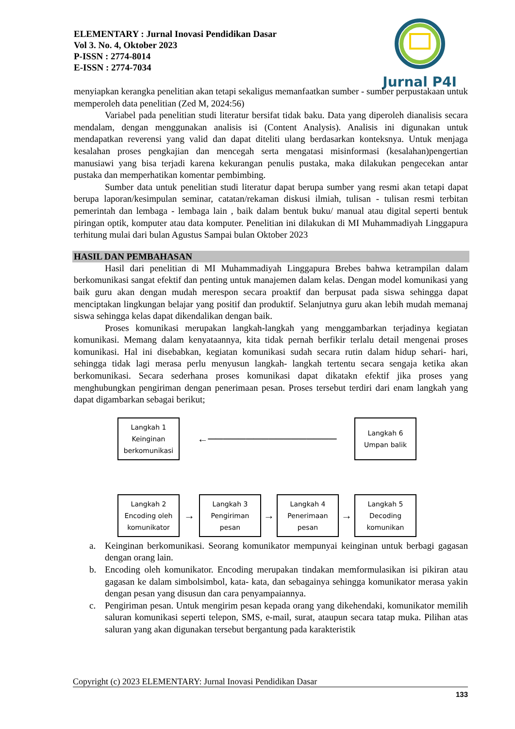Jurnal P4I
ELEMENTARY : Jurnal Inovasi Pendidikan Dasar
Vol 3. No. 4, Oktober 2023
P-ISSN : 2774-8014
E-ISSN : 2774-7034
menyiapkan kerangka penelitian akan tetapi sekaligus memanfaatkan sumber - sumber perpustakaan untuk memperoleh data penelitian (Zed M, 2024:56)
Variabel pada penelitian studi literatur bersifat tidak baku. Data yang diperoleh dianalisis secara mendalam, dengan menggunakan analisis isi (Content Analysis). Analisis ini digunakan untuk mendapatkan reverensi yang valid dan dapat diteliti ulang berdasarkan konteksnya. Untuk menjaga kesalahan proses pengkajian dan mencegah serta mengatasi misinformasi (kesalahan)pengertian manusiawi yang bisa terjadi karena kekurangan penulis pustaka, maka dilakukan pengecekan antar pustaka dan memperhatikan komentar pembimbing.
Sumber data untuk penelitian studi literatur dapat berupa sumber yang resmi akan tetapi dapat berupa laporan/kesimpulan seminar, catatan/rekaman diskusi ilmiah, tulisan - tulisan resmi terbitan pemerintah dan lembaga - lembaga lain , baik dalam bentuk buku/ manual atau digital seperti bentuk piringan optik, komputer atau data komputer. Penelitian ini dilakukan di MI Muhammadiyah Linggapura terhitung mulai dari bulan Agustus Sampai bulan Oktober 2023
HASIL DAN PEMBAHASAN
Hasil dari penelitian di MI Muhammadiyah Linggapura Brebes bahwa ketrampilan dalam berkomunikasi sangat efektif dan penting untuk manajemen dalam kelas. Dengan model komunikasi yang baik guru akan dengan mudah merespon secara proaktif dan berpusat pada siswa sehingga dapat menciptakan lingkungan belajar yang positif dan produktif. Selanjutnya guru akan lebih mudah memanaj siswa sehingga kelas dapat dikendalikan dengan baik.
Proses komunikasi merupakan langkah-langkah yang menggambarkan terjadinya kegiatan komunikasi. Memang dalam kenyataannya, kita tidak pernah berfikir terlalu detail mengenai proses komunikasi. Hal ini disebabkan, kegiatan komunikasi sudah secara rutin dalam hidup sehari- hari, sehingga tidak lagi merasa perlu menyusun langkah- langkah tertentu secara sengaja ketika akan berkomunikasi. Secara sederhana proses komunikasi dapat dikatakn efektif jika proses yang menghubungkan pengiriman dengan penerimaan pesan. Proses tersebut terdiri dari enam langkah yang dapat digambarkan sebagai berikut;
Langkah 1
Keinginan
berkomunikasi
←─────────────────
Langkah 6
Umpan balik
Langkah 2
Encoding oleh
komunikator
→
Langkah 3
Pengiriman
pesan
→
Langkah 4
Penerimaan
pesan
→
Langkah 5
Decoding
komunikan
a. Keinginan berkomunikasi. Seorang komunikator mempunyai keinginan untuk berbagi gagasan dengan orang lain.
b. Encoding oleh komunikator. Encoding merupakan tindakan memformulasikan isi pikiran atau gagasan ke dalam simbolsimbol, kata- kata, dan sebagainya sehingga komunikator merasa yakin dengan pesan yang disusun dan cara penyampaiannya.
c. Pengiriman pesan. Untuk mengirim pesan kepada orang yang dikehendaki, komunikator memilih saluran komunikasi seperti telepon, SMS, e-mail, surat, ataupun secara tatap muka. Pilihan atas saluran yang akan digunakan tersebut bergantung pada karakteristik
Copyright (c) 2023 ELEMENTARY: Jurnal Inovasi Pendidikan Dasar
133